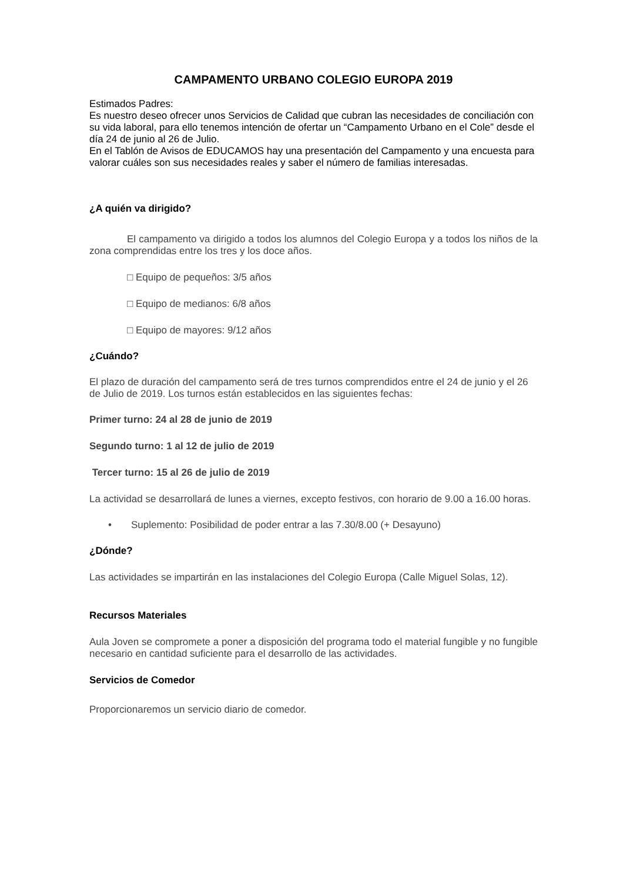CAMPAMENTO URBANO COLEGIO EUROPA 2019
Estimados Padres:
Es nuestro deseo ofrecer unos Servicios de Calidad que cubran las necesidades de conciliación con su vida laboral, para ello tenemos intención de ofertar un “Campamento Urbano en el Cole” desde el día 24 de junio al 26 de Julio.
En el Tablón de Avisos de EDUCAMOS hay una presentación del Campamento y una encuesta para valorar cuáles son sus necesidades reales y saber el número de familias interesadas.
¿A quién va dirigido?
El campamento va dirigido a todos los alumnos del Colegio Europa y a todos los niños de la zona comprendidas entre los tres y los doce años.
□ Equipo de pequeños: 3/5 años
□ Equipo de medianos: 6/8 años
□ Equipo de mayores: 9/12 años
¿Cuándo?
El plazo de duración del campamento será de tres turnos comprendidos entre el 24 de junio y el 26 de Julio de 2019. Los turnos están establecidos en las siguientes fechas:
Primer turno: 24 al 28 de junio de 2019
Segundo turno: 1 al 12 de julio de 2019
Tercer turno: 15 al 26 de julio de 2019
La actividad se desarrollará de lunes a viernes, excepto festivos, con horario de 9.00 a 16.00 horas.
• Suplemento: Posibilidad de poder entrar a las 7.30/8.00 (+ Desayuno)
¿Dónde?
Las actividades se impartirán en las instalaciones del Colegio Europa (Calle Miguel Solas, 12).
Recursos Materiales
Aula Joven se compromete a poner a disposición del programa todo el material fungible y no fungible necesario en cantidad suficiente para el desarrollo de las actividades.
Servicios de Comedor
Proporcionaremos un servicio diario de comedor.